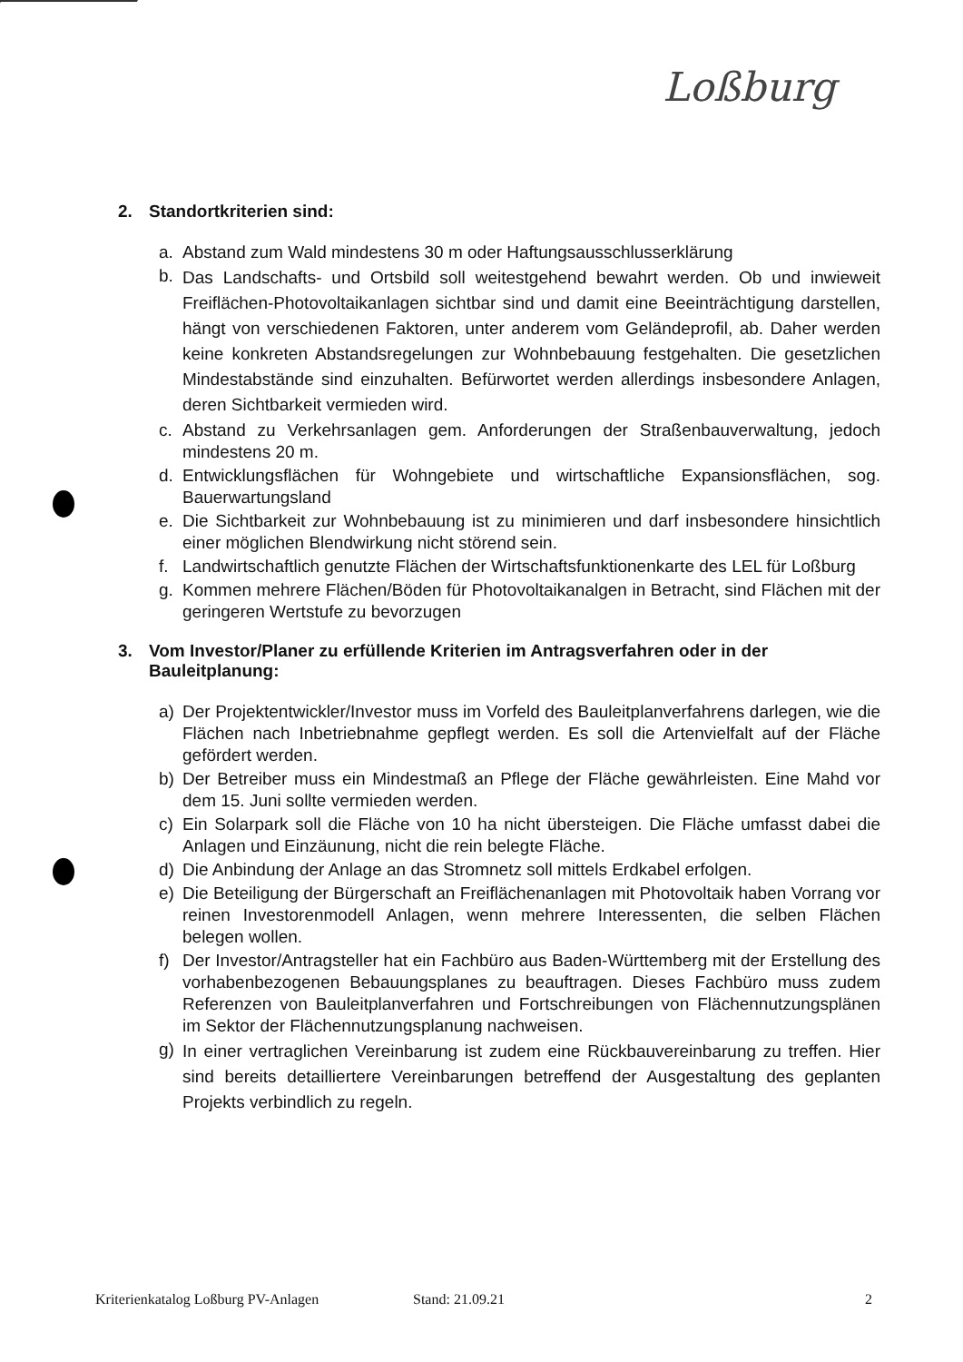Loßburg
2. Standortkriterien sind:
a. Abstand zum Wald mindestens 30 m oder Haftungsausschlusserklärung
b. Das Landschafts- und Ortsbild soll weitestgehend bewahrt werden. Ob und inwieweit Freiflächen-Photovoltaikanlagen sichtbar sind und damit eine Beeinträchtigung darstellen, hängt von verschiedenen Faktoren, unter anderem vom Geländeprofil, ab. Daher werden keine konkreten Abstandsregelungen zur Wohnbebauung festgehalten. Die gesetzlichen Mindestabstände sind einzuhalten. Befürwortet werden allerdings insbesondere Anlagen, deren Sichtbarkeit vermieden wird.
c. Abstand zu Verkehrsanlagen gem. Anforderungen der Straßenbauverwaltung, jedoch mindestens 20 m.
d. Entwicklungsflächen für Wohngebiete und wirtschaftliche Expansionsflächen, sog. Bauerwartungsland
e. Die Sichtbarkeit zur Wohnbebauung ist zu minimieren und darf insbesondere hinsichtlich einer möglichen Blendwirkung nicht störend sein.
f. Landwirtschaftlich genutzte Flächen der Wirtschaftsfunktionenkarte des LEL für Loßburg
g. Kommen mehrere Flächen/Böden für Photovoltaikanalgen in Betracht, sind Flächen mit der geringeren Wertstufe zu bevorzugen
3. Vom Investor/Planer zu erfüllende Kriterien im Antragsverfahren oder in der Bauleitplanung:
a) Der Projektentwickler/Investor muss im Vorfeld des Bauleitplanverfahrens darlegen, wie die Flächen nach Inbetriebnahme gepflegt werden. Es soll die Artenvielfalt auf der Fläche gefördert werden.
b) Der Betreiber muss ein Mindestmaß an Pflege der Fläche gewährleisten. Eine Mahd vor dem 15. Juni sollte vermieden werden.
c) Ein Solarpark soll die Fläche von 10 ha nicht übersteigen. Die Fläche umfasst dabei die Anlagen und Einzäunung, nicht die rein belegte Fläche.
d) Die Anbindung der Anlage an das Stromnetz soll mittels Erdkabel erfolgen.
e) Die Beteiligung der Bürgerschaft an Freiflächenanlagen mit Photovoltaik haben Vorrang vor reinen Investorenmodell Anlagen, wenn mehrere Interessenten, die selben Flächen belegen wollen.
f) Der Investor/Antragsteller hat ein Fachbüro aus Baden-Württemberg mit der Erstellung des vorhabenbezogenen Bebauungsplanes zu beauftragen. Dieses Fachbüro muss zudem Referenzen von Bauleitplanverfahren und Fortschreibungen von Flächennutzungsplänen im Sektor der Flächennutzungsplanung nachweisen.
g) In einer vertraglichen Vereinbarung ist zudem eine Rückbauvereinbarung zu treffen. Hier sind bereits detailliertere Vereinbarungen betreffend der Ausgestaltung des geplanten Projekts verbindlich zu regeln.
Kriterienkatalog Loßburg PV-Anlagen Stand: 21.09.21 2